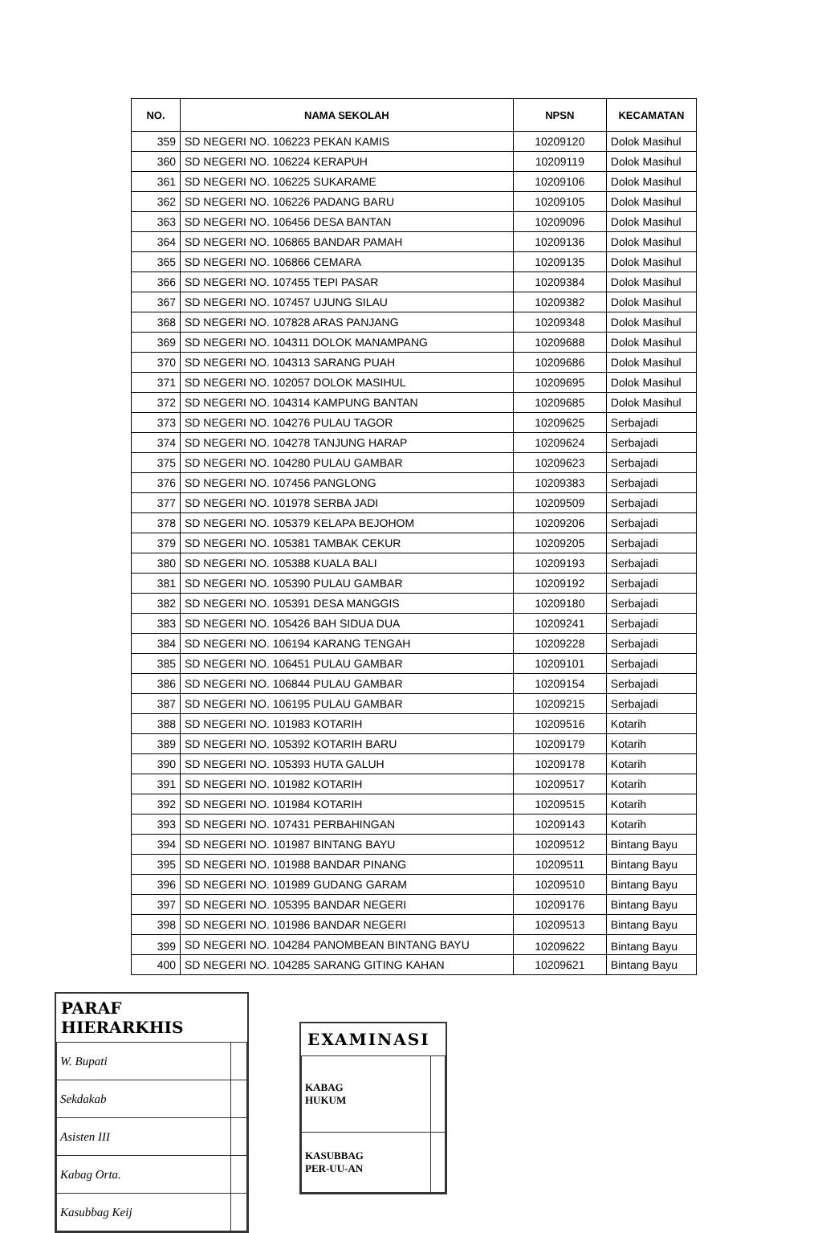| NO. | NAMA SEKOLAH | NPSN | KECAMATAN |
| --- | --- | --- | --- |
| 359 | SD NEGERI NO. 106223 PEKAN KAMIS | 10209120 | Dolok Masihul |
| 360 | SD NEGERI NO. 106224 KERAPUH | 10209119 | Dolok Masihul |
| 361 | SD NEGERI NO. 106225 SUKARAME | 10209106 | Dolok Masihul |
| 362 | SD NEGERI NO. 106226 PADANG BARU | 10209105 | Dolok Masihul |
| 363 | SD NEGERI NO. 106456 DESA BANTAN | 10209096 | Dolok Masihul |
| 364 | SD NEGERI NO. 106865 BANDAR PAMAH | 10209136 | Dolok Masihul |
| 365 | SD NEGERI NO. 106866 CEMARA | 10209135 | Dolok Masihul |
| 366 | SD NEGERI NO. 107455 TEPI PASAR | 10209384 | Dolok Masihul |
| 367 | SD NEGERI NO. 107457 UJUNG SILAU | 10209382 | Dolok Masihul |
| 368 | SD NEGERI NO. 107828 ARAS PANJANG | 10209348 | Dolok Masihul |
| 369 | SD NEGERI NO. 104311 DOLOK MANAMPANG | 10209688 | Dolok Masihul |
| 370 | SD NEGERI NO. 104313 SARANG PUAH | 10209686 | Dolok Masihul |
| 371 | SD NEGERI NO. 102057 DOLOK MASIHUL | 10209695 | Dolok Masihul |
| 372 | SD NEGERI NO. 104314 KAMPUNG BANTAN | 10209685 | Dolok Masihul |
| 373 | SD NEGERI NO. 104276 PULAU TAGOR | 10209625 | Serbajadi |
| 374 | SD NEGERI NO. 104278 TANJUNG HARAP | 10209624 | Serbajadi |
| 375 | SD NEGERI NO. 104280 PULAU GAMBAR | 10209623 | Serbajadi |
| 376 | SD NEGERI NO. 107456 PANGLONG | 10209383 | Serbajadi |
| 377 | SD NEGERI NO. 101978 SERBA JADI | 10209509 | Serbajadi |
| 378 | SD NEGERI NO. 105379 KELAPA BEJOHOM | 10209206 | Serbajadi |
| 379 | SD NEGERI NO. 105381 TAMBAK CEKUR | 10209205 | Serbajadi |
| 380 | SD NEGERI NO. 105388 KUALA BALI | 10209193 | Serbajadi |
| 381 | SD NEGERI NO. 105390 PULAU GAMBAR | 10209192 | Serbajadi |
| 382 | SD NEGERI NO. 105391 DESA MANGGIS | 10209180 | Serbajadi |
| 383 | SD NEGERI NO. 105426 BAH SIDUA DUA | 10209241 | Serbajadi |
| 384 | SD NEGERI NO. 106194 KARANG TENGAH | 10209228 | Serbajadi |
| 385 | SD NEGERI NO. 106451 PULAU GAMBAR | 10209101 | Serbajadi |
| 386 | SD NEGERI NO. 106844 PULAU GAMBAR | 10209154 | Serbajadi |
| 387 | SD NEGERI NO. 106195 PULAU GAMBAR | 10209215 | Serbajadi |
| 388 | SD NEGERI NO. 101983 KOTARIH | 10209516 | Kotarih |
| 389 | SD NEGERI NO. 105392 KOTARIH BARU | 10209179 | Kotarih |
| 390 | SD NEGERI NO. 105393 HUTA GALUH | 10209178 | Kotarih |
| 391 | SD NEGERI NO. 101982 KOTARIH | 10209517 | Kotarih |
| 392 | SD NEGERI NO. 101984 KOTARIH | 10209515 | Kotarih |
| 393 | SD NEGERI NO. 107431 PERBAHINGAN | 10209143 | Kotarih |
| 394 | SD NEGERI NO. 101987 BINTANG BAYU | 10209512 | Bintang Bayu |
| 395 | SD NEGERI NO. 101988 BANDAR PINANG | 10209511 | Bintang Bayu |
| 396 | SD NEGERI NO. 101989 GUDANG GARAM | 10209510 | Bintang Bayu |
| 397 | SD NEGERI NO. 105395 BANDAR NEGERI | 10209176 | Bintang Bayu |
| 398 | SD NEGERI NO. 101986 BANDAR NEGERI | 10209513 | Bintang Bayu |
| 399 | SD NEGERI NO. 104284 PANOMBEAN BINTANG BAYU | 10209622 | Bintang Bayu |
| 400 | SD NEGERI NO. 104285 SARANG GITING KAHAN | 10209621 | Bintang Bayu |
PARAF HIERARKHIS
| W. Bupati | |
| Sekdakab | |
| Asisten III | |
| Kabag Orta. | |
| Kasubbag Keij | |
EXAMINASI
| KABAG HUKUM | |
| KASUBBAG PER-UU-AN | |